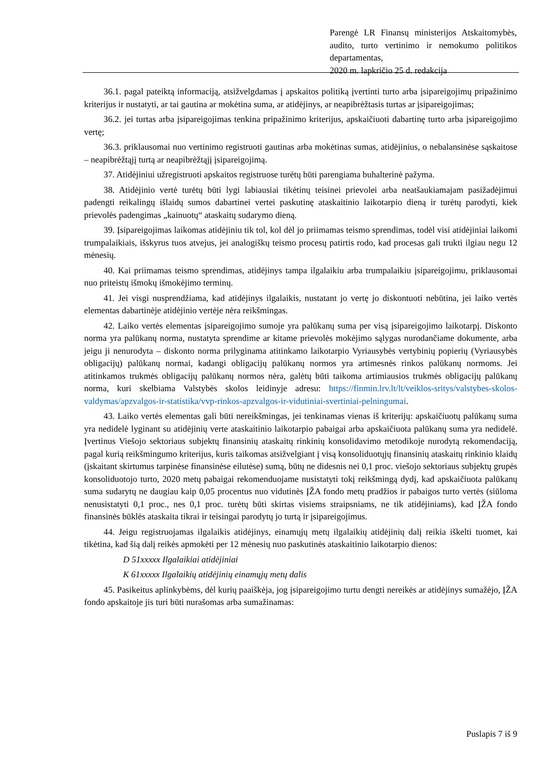Parengė LR Finansų ministerijos Atskaitomybės, audito, turto vertinimo ir nemokumo politikos departamentas,
2020 m. lapkričio 25 d. redakcija
36.1. pagal pateiktą informaciją, atsižvelgdamas į apskaitos politiką įvertinti turto arba įsipareigojimų pripažinimo kriterijus ir nustatyti, ar tai gautina ar mokėtina suma, ar atidėjinys, ar neapibrėžtasis turtas ar įsipareigojimas;
36.2. jei turtas arba įsipareigojimas tenkina pripažinimo kriterijus, apskaičiuoti dabartinę turto arba įsipareigojimo vertę;
36.3. priklausomai nuo vertinimo registruoti gautinas arba mokėtinas sumas, atidėjinius, o nebalansinėse sąskaitose – neapibrėžtąjį turtą ar neapibrėžtąjį įsipareigojimą.
37. Atidėjiniui užregistruoti apskaitos registruose turėtų būti parengiama buhalterinė pažyma.
38. Atidėjinio vertė turėtų būti lygi labiausiai tikėtinų teisinei prievolei arba neatšaukiamajam pasižadėjimui padengti reikalingų išlaidų sumos dabartinei vertei paskutinę ataskaitinio laikotarpio dieną ir turėtų parodyti, kiek prievolės padengimas „kainuotų“ ataskaitų sudarymo dieną.
39. Įsipareigojimas laikomas atidėjiniu tik tol, kol dėl jo priimamas teismo sprendimas, todėl visi atidėjiniai laikomi trumpalaikiais, išskyrus tuos atvejus, jei analogiškų teismo procesų patirtis rodo, kad procesas gali trukti ilgiau negu 12 mėnesių.
40. Kai priimamas teismo sprendimas, atidėjinys tampa ilgalaikiu arba trumpalaikiu įsipareigojimu, priklausomai nuo priteistų išmokų išmokėjimo terminų.
41. Jei visgi nusprendžiama, kad atidėjinys ilgalaikis, nustatant jo vertę jo diskontuoti nebūtina, jei laiko vertės elementas dabartinėje atidėjinio vertėje nėra reikšmingas.
42. Laiko vertės elementas įsipareigojimo sumoje yra palūkanų suma per visą įsipareigojimo laikotarpį. Diskonto norma yra palūkanų norma, nustatyta sprendime ar kitame prievolės mokėjimo sąlygas nurodančiame dokumente, arba jeigu ji nenurodyta – diskonto norma prilyginama atitinkamo laikotarpio Vyriausybės vertybinių popierių (Vyriausybės obligacijų) palūkanų normai, kadangi obligacijų palūkanų normos yra artimesnės rinkos palūkanų normoms. Jei atitinkamos trukmės obligacijų palūkanų normos nėra, galėtų būti taikoma artimiausios trukmės obligacijų palūkanų norma, kuri skelbiama Valstybės skolos leidinyje adresu: https://finmin.lrv.lt/lt/veiklos-sritys/valstybes-skolos-valdymas/apzvalgos-ir-statistika/vvp-rinkos-apzvalgos-ir-vidutiniai-svertiniai-pelningumai.
43. Laiko vertės elementas gali būti nereikšmingas, jei tenkinamas vienas iš kriterijų: apskaičiuotų palūkanų suma yra nedidelė lyginant su atidėjinių verte ataskaitinio laikotarpio pabaigai arba apskaičiuota palūkanų suma yra nedidelė. Įvertinus Viešojo sektoriaus subjektų finansinių ataskaitų rinkinių konsolidavimo metodikoje nurodytą rekomendaciją, pagal kurią reikšmingumo kriterijus, kuris taikomas atsižvelgiant į visą konsoliduotųjų finansinių ataskaitų rinkinio klaidų (įskaitant skirtumus tarpinėse finansinėse eilutėse) sumą, būtų ne didesnis nei 0,1 proc. viešojo sektoriaus subjektų grupės konsoliduotojo turto, 2020 metų pabaigai rekomenduojame nusistatyti tokį reikšmingą dydį, kad apskaičiuota palūkanų suma sudarytų ne daugiau kaip 0,05 procentus nuo vidutinės ĮŽA fondo metų pradžios ir pabaigos turto vertės (siūloma nenusistatyti 0,1 proc., nes 0,1 proc. turėtų būti skirtas visiems straipsniams, ne tik atidėjiniams), kad ĮŽA fondo finansinės būklės ataskaita tikrai ir teisingai parodytų jo turtą ir įsipareigojimus.
44. Jeigu registruojamas ilgalaikis atidėjinys, einamųjų metų ilgalaikių atidėjinių dalį reikia iškelti tuomet, kai tikėtina, kad šią dalį reikės apmokėti per 12 mėnesių nuo paskutinės ataskaitinio laikotarpio dienos:
D 51xxxxx Ilgalaikiai atidėjiniai
K 61xxxxx Ilgalaikių atidėjinių einamųjų metų dalis
45. Pasikeitus aplinkybėms, dėl kurių paaiškėja, jog įsipareigojimo turtu dengti nereikės ar atidėjinys sumažėjo, ĮŽA fondo apskaitoje jis turi būti nurašomas arba sumažinamas:
Puslapis 7 iš 9